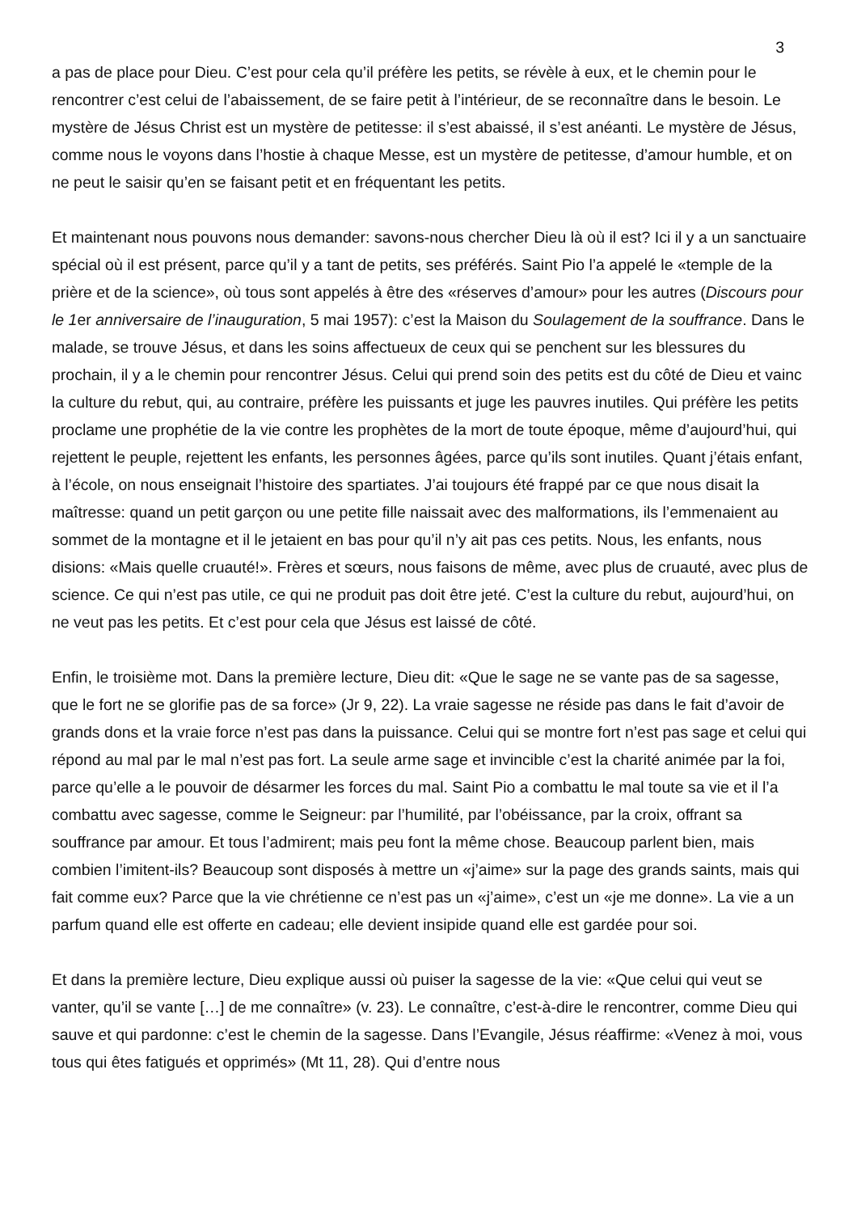3
a pas de place pour Dieu. C’est pour cela qu’il préfère les petits, se révèle à eux, et le chemin pour le rencontrer c’est celui de l’abaissement, de se faire petit à l’intérieur, de se reconnaître dans le besoin. Le mystère de Jésus Christ est un mystère de petitesse: il s’est abaissé, il s’est anéanti. Le mystère de Jésus, comme nous le voyons dans l’hostie à chaque Messe, est un mystère de petitesse, d’amour humble, et on ne peut le saisir qu’en se faisant petit et en fréquentant les petits.
Et maintenant nous pouvons nous demander: savons-nous chercher Dieu là où il est? Ici il y a un sanctuaire spécial où il est présent, parce qu’il y a tant de petits, ses préférés. Saint Pio l’a appelé le «temple de la prière et de la science», où tous sont appelés à être des «réserves d’amour» pour les autres (Discours pour le 1er anniversaire de l’inauguration, 5 mai 1957): c’est la Maison du Soulagement de la souffrance. Dans le malade, se trouve Jésus, et dans les soins affectueux de ceux qui se penchent sur les blessures du prochain, il y a le chemin pour rencontrer Jésus. Celui qui prend soin des petits est du côté de Dieu et vainc la culture du rebut, qui, au contraire, préfère les puissants et juge les pauvres inutiles. Qui préfère les petits proclame une prophétie de la vie contre les prophètes de la mort de toute époque, même d’aujourd’hui, qui rejettent le peuple, rejettent les enfants, les personnes âgées, parce qu’ils sont inutiles. Quant j’étais enfant, à l’école, on nous enseignait l’histoire des spartiates. J’ai toujours été frappé par ce que nous disait la maîtresse: quand un petit garçon ou une petite fille naissait avec des malformations, ils l’emmenaient au sommet de la montagne et il le jetaient en bas pour qu’il n’y ait pas ces petits. Nous, les enfants, nous disions: «Mais quelle cruauté!». Frères et sœurs, nous faisons de même, avec plus de cruauté, avec plus de science. Ce qui n’est pas utile, ce qui ne produit pas doit être jeté. C’est la culture du rebut, aujourd’hui, on ne veut pas les petits. Et c’est pour cela que Jésus est laissé de côté.
Enfin, le troisième mot. Dans la première lecture, Dieu dit: «Que le sage ne se vante pas de sa sagesse, que le fort ne se glorifie pas de sa force» (Jr 9, 22). La vraie sagesse ne réside pas dans le fait d’avoir de grands dons et la vraie force n’est pas dans la puissance. Celui qui se montre fort n’est pas sage et celui qui répond au mal par le mal n’est pas fort. La seule arme sage et invincible c’est la charité animée par la foi, parce qu’elle a le pouvoir de désarmer les forces du mal. Saint Pio a combattu le mal toute sa vie et il l’a combattu avec sagesse, comme le Seigneur: par l’humilité, par l’obéissance, par la croix, offrant sa souffrance par amour. Et tous l’admirent; mais peu font la même chose. Beaucoup parlent bien, mais combien l’imitent-ils? Beaucoup sont disposés à mettre un «j’aime» sur la page des grands saints, mais qui fait comme eux? Parce que la vie chrétienne ce n’est pas un «j’aime», c’est un «je me donne». La vie a un parfum quand elle est offerte en cadeau; elle devient insipide quand elle est gardée pour soi.
Et dans la première lecture, Dieu explique aussi où puiser la sagesse de la vie: «Que celui qui veut se vanter, qu’il se vante […] de me connaître» (v. 23). Le connaître, c’est-à-dire le rencontrer, comme Dieu qui sauve et qui pardonne: c’est le chemin de la sagesse. Dans l’Evangile, Jésus réaffirme: «Venez à moi, vous tous qui êtes fatigués et opprimés» (Mt 11, 28). Qui d’entre nous